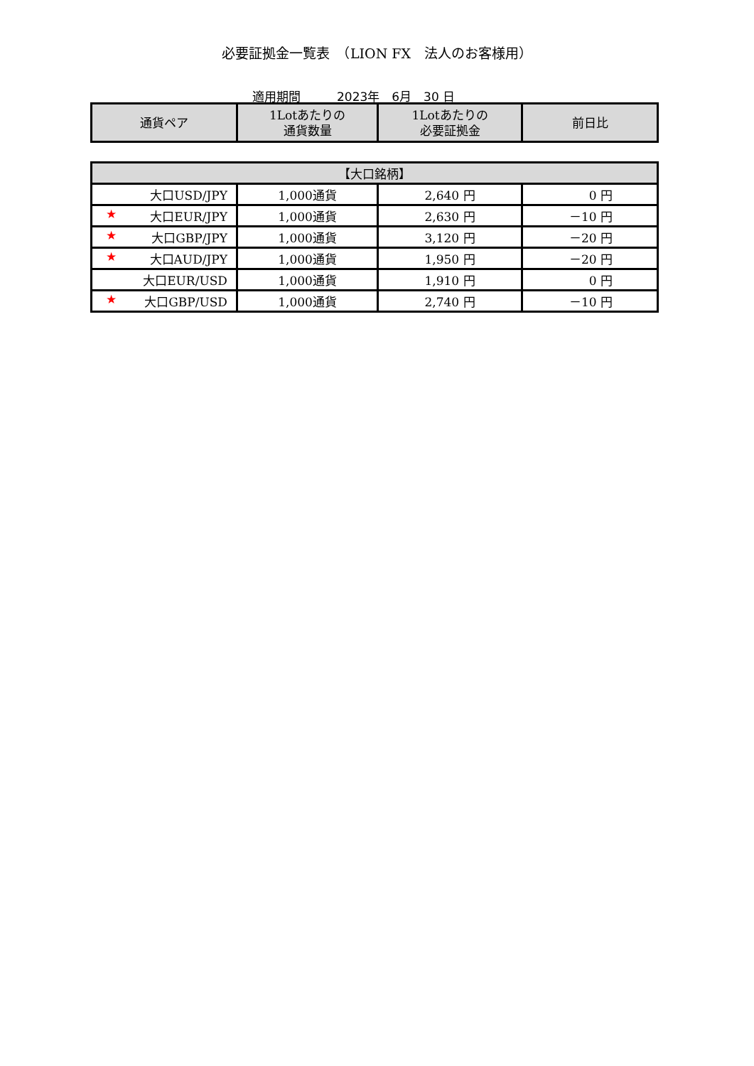必要証拠金一覧表　（LION FX　法人のお客様用）
適用期間　　　2023年　6月　30 日
| 通貨ペア | 1Lotあたりの 通貨数量 | 1Lotあたりの 必要証拠金 | 前日比 |
| --- | --- | --- | --- |
| 【大口銘柄】 | | | |
| --- | --- | --- | --- |
| 大口USD/JPY | 1,000通貨 | 2,640 円 | 0 円 |
| ★ 大口EUR/JPY | 1,000通貨 | 2,630 円 | －10 円 |
| ★ 大口GBP/JPY | 1,000通貨 | 3,120 円 | －20 円 |
| ★ 大口AUD/JPY | 1,000通貨 | 1,950 円 | －20 円 |
| 大口EUR/USD | 1,000通貨 | 1,910 円 | 0 円 |
| ★ 大口GBP/USD | 1,000通貨 | 2,740 円 | －10 円 |